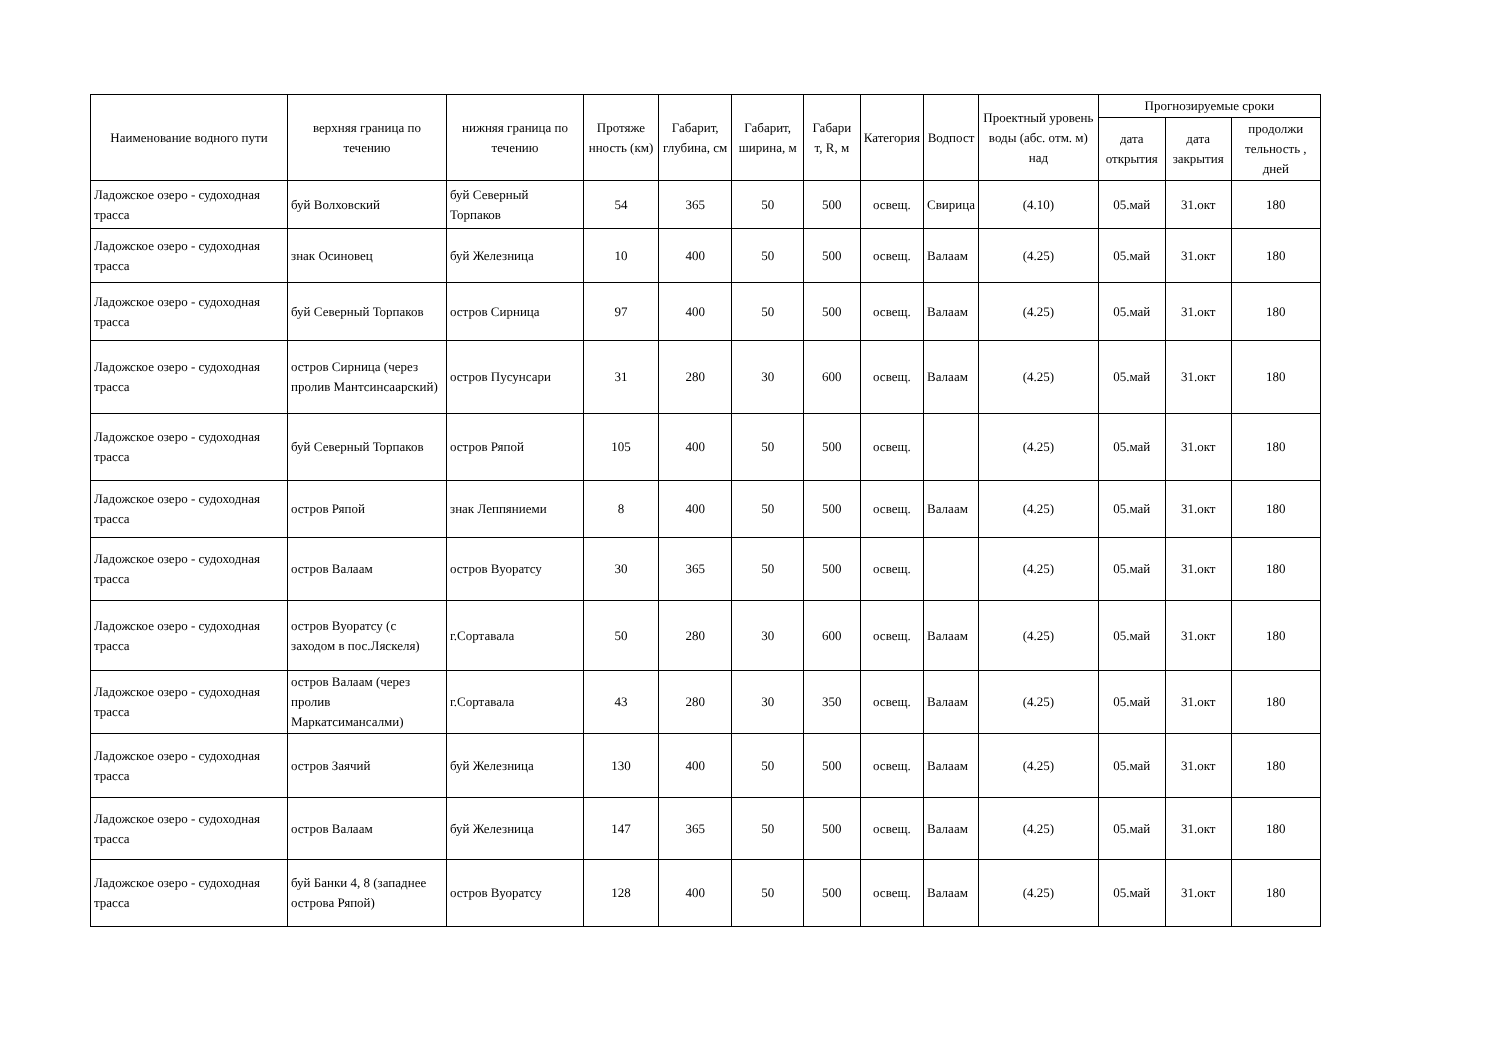| Наименование водного пути | верхняя граница по течению | нижняя граница по течению | Протяже нность (км) | Габарит, глубина, см | Габарит, ширина, м | Габари т, R, м | Категория | Водпост | Проектный уровень воды (абс. отм. м) над | Прогнозируемые сроки | | |
| --- | --- | --- | --- | --- | --- | --- | --- | --- | --- | --- | --- | --- |
| | | | | | | | | | | дата открытия | дата закрытия | продолжи тельность , дней |
| Ладожское озеро - судоходная трасса | буй Волховский | буй Северный Торпаков | 54 | 365 | 50 | 500 | освещ. | Свирица | (4.10) | 05.май | 31.окт | 180 |
| Ладожское озеро - судоходная трасса | знак Осиновец | буй Железница | 10 | 400 | 50 | 500 | освещ. | Валаам | (4.25) | 05.май | 31.окт | 180 |
| Ладожское озеро - судоходная трасса | буй Северный Торпаков | остров Сирница | 97 | 400 | 50 | 500 | освещ. | Валаам | (4.25) | 05.май | 31.окт | 180 |
| Ладожское озеро - судоходная трасса | остров Сирница (через пролив Мантсинсаарский) | остров Пусунсари | 31 | 280 | 30 | 600 | освещ. | Валаам | (4.25) | 05.май | 31.окт | 180 |
| Ладожское озеро - судоходная трасса | буй Северный Торпаков | остров Ряпой | 105 | 400 | 50 | 500 | освещ. | | (4.25) | 05.май | 31.окт | 180 |
| Ладожское озеро - судоходная трасса | остров Ряпой | знак Леппяниеми | 8 | 400 | 50 | 500 | освещ. | Валаам | (4.25) | 05.май | 31.окт | 180 |
| Ладожское озеро - судоходная трасса | остров Валаам | остров Вуоратсу | 30 | 365 | 50 | 500 | освещ. | | (4.25) | 05.май | 31.окт | 180 |
| Ладожское озеро - судоходная трасса | остров Вуоратсу (с заходом в пос.Ляскеля) | г.Сортавала | 50 | 280 | 30 | 600 | освещ. | Валаам | (4.25) | 05.май | 31.окт | 180 |
| Ладожское озеро - судоходная трасса | остров Валаам (через пролив Маркатсимансалми) | г.Сортавала | 43 | 280 | 30 | 350 | освещ. | Валаам | (4.25) | 05.май | 31.окт | 180 |
| Ладожское озеро - судоходная трасса | остров Заячий | буй Железница | 130 | 400 | 50 | 500 | освещ. | Валаам | (4.25) | 05.май | 31.окт | 180 |
| Ладожское озеро - судоходная трасса | остров Валаам | буй Железница | 147 | 365 | 50 | 500 | освещ. | Валаам | (4.25) | 05.май | 31.окт | 180 |
| Ладожское озеро - судоходная трасса | буй Банки 4, 8 (западнее острова Ряпой) | остров Вуоратсу | 128 | 400 | 50 | 500 | освещ. | Валаам | (4.25) | 05.май | 31.окт | 180 |